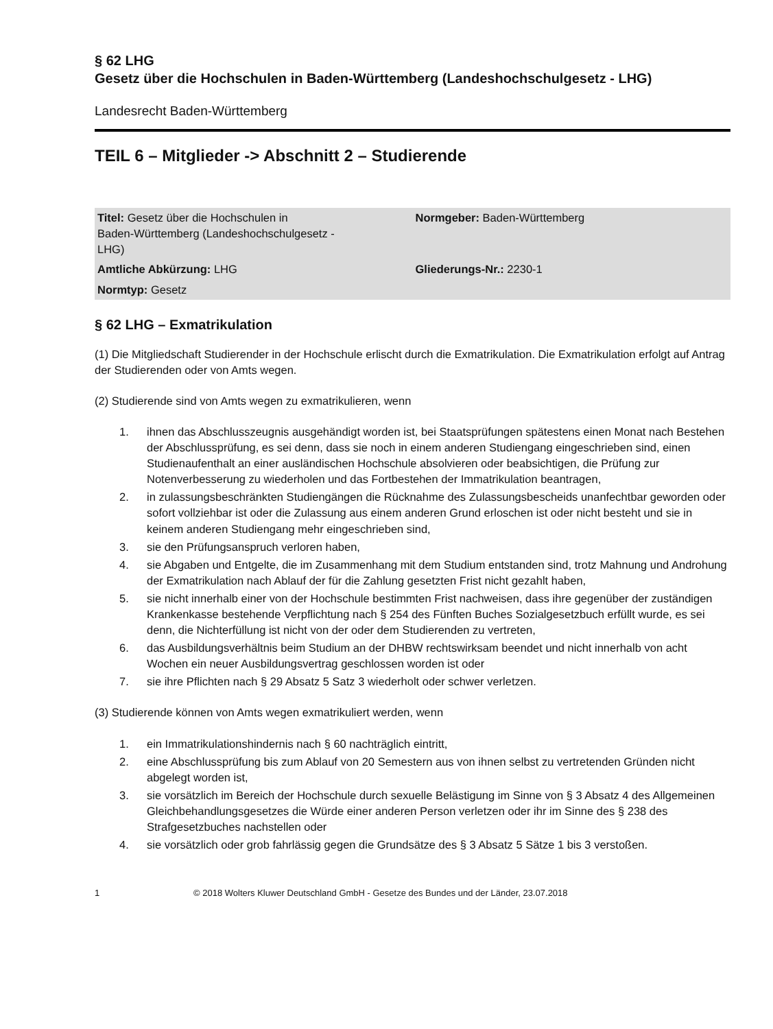§ 62 LHG
Gesetz über die Hochschulen in Baden-Württemberg (Landeshochschulgesetz - LHG)
Landesrecht Baden-Württemberg
TEIL 6 – Mitglieder -> Abschnitt 2 – Studierende
| Titel: Gesetz über die Hochschulen in Baden-Württemberg (Landeshochschulgesetz - LHG) | Normgeber: Baden-Württemberg |
| Amtliche Abkürzung: LHG | Gliederungs-Nr.: 2230-1 |
| Normtyp: Gesetz | |
§ 62 LHG – Exmatrikulation
(1) Die Mitgliedschaft Studierender in der Hochschule erlischt durch die Exmatrikulation. Die Exmatrikulation erfolgt auf Antrag der Studierenden oder von Amts wegen.
(2) Studierende sind von Amts wegen zu exmatrikulieren, wenn
1. ihnen das Abschlusszeugnis ausgehändigt worden ist, bei Staatsprüfungen spätestens einen Monat nach Bestehen der Abschlussprüfung, es sei denn, dass sie noch in einem anderen Studiengang eingeschrieben sind, einen Studienaufenthalt an einer ausländischen Hochschule absolvieren oder beabsichtigen, die Prüfung zur Notenverbesserung zu wiederholen und das Fortbestehen der Immatrikulation beantragen,
2. in zulassungsbeschränkten Studiengängen die Rücknahme des Zulassungsbescheids unanfechtbar geworden oder sofort vollziehbar ist oder die Zulassung aus einem anderen Grund erloschen ist oder nicht besteht und sie in keinem anderen Studiengang mehr eingeschrieben sind,
3. sie den Prüfungsanspruch verloren haben,
4. sie Abgaben und Entgelte, die im Zusammenhang mit dem Studium entstanden sind, trotz Mahnung und Androhung der Exmatrikulation nach Ablauf der für die Zahlung gesetzten Frist nicht gezahlt haben,
5. sie nicht innerhalb einer von der Hochschule bestimmten Frist nachweisen, dass ihre gegenüber der zuständigen Krankenkasse bestehende Verpflichtung nach § 254 des Fünften Buches Sozialgesetzbuch erfüllt wurde, es sei denn, die Nichterfüllung ist nicht von der oder dem Studierenden zu vertreten,
6. das Ausbildungsverhältnis beim Studium an der DHBW rechtswirksam beendet und nicht innerhalb von acht Wochen ein neuer Ausbildungsvertrag geschlossen worden ist oder
7. sie ihre Pflichten nach § 29 Absatz 5 Satz 3 wiederholt oder schwer verletzen.
(3) Studierende können von Amts wegen exmatrikuliert werden, wenn
1. ein Immatrikulationshindernis nach § 60 nachträglich eintritt,
2. eine Abschlussprüfung bis zum Ablauf von 20 Semestern aus von ihnen selbst zu vertretenden Gründen nicht abgelegt worden ist,
3. sie vorsätzlich im Bereich der Hochschule durch sexuelle Belästigung im Sinne von § 3 Absatz 4 des Allgemeinen Gleichbehandlungsgesetzes die Würde einer anderen Person verletzen oder ihr im Sinne des § 238 des Strafgesetzbuches nachstellen oder
4. sie vorsätzlich oder grob fahrlässig gegen die Grundsätze des § 3 Absatz 5 Sätze 1 bis 3 verstoßen.
1 © 2018 Wolters Kluwer Deutschland GmbH - Gesetze des Bundes und der Länder, 23.07.2018